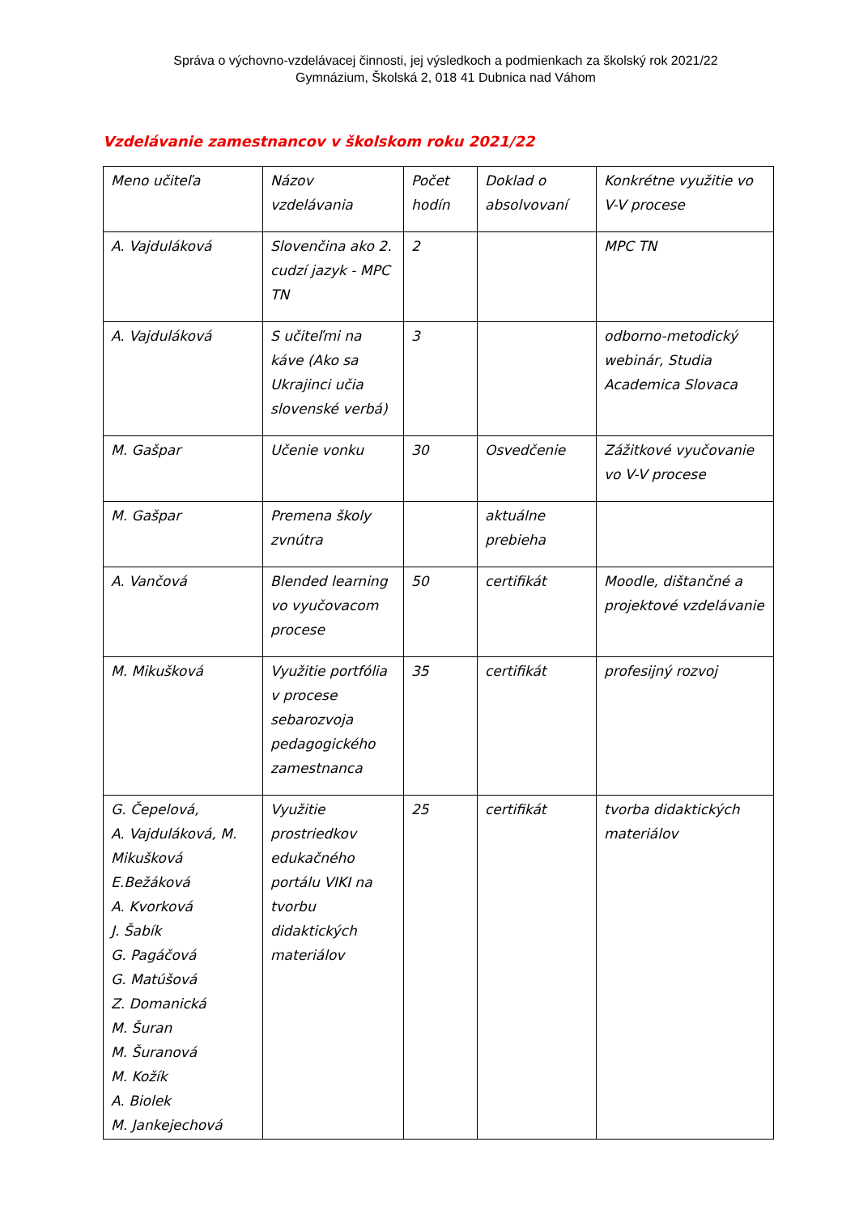Správa o výchovno-vzdelávacej činnosti, jej výsledkoch a podmienkach za školský rok 2021/22
Gymnázium, Školská 2, 018 41 Dubnica nad Váhom
Vzdelávanie zamestnancov v školskom roku 2021/22
| Meno učiteľa | Názov vzdelávania | Počet hodín | Doklad o absolvovaní | Konkrétne využitie vo V-V procese |
| --- | --- | --- | --- | --- |
| A. Vajduláková | Slovenčina ako 2. cudzí jazyk - MPC TN | 2 | | MPC TN |
| A. Vajduláková | S učiteľmi na káve (Ako sa Ukrajinci učia slovenské verbá) | 3 | | odborno-metodický webinár, Studia Academica Slovaca |
| M. Gašpar | Učenie vonku | 30 | Osvedčenie | Zážitkové vyučovanie vo V-V procese |
| M. Gašpar | Premena školy zvnútra | | aktuálne prebieha | |
| A. Vančová | Blended learning vo vyučovacom procese | 50 | certifikát | Moodle, dištančné a projektové vzdelávanie |
| M. Mikušková | Využitie portfólia v procese sebarozvoja pedagogického zamestnanca | 35 | certifikát | profesijný rozvoj |
| G. Čepelová, A. Vajduláková, M. Mikušková E.Bežáková A. Kvorková J. Šabík G. Pagáčová G. Matúšová Z. Domanická M. Šuran M. Šuranová M. Kožík A. Biolek M. Jankejechová | Využitie prostriedkov edukačného portálu VIKI na tvorbu didaktických materiálov | 25 | certifikát | tvorba didaktických materiálov |